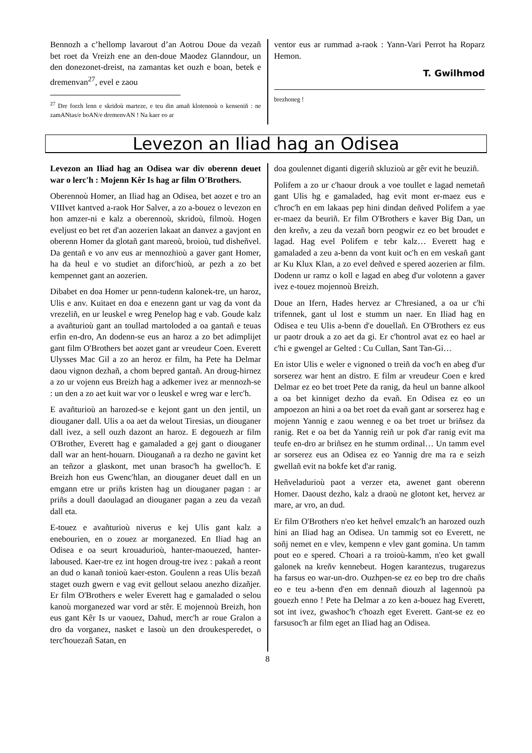Bennozh a c’hellomp lavarout d’an Aotrou Doue da vezañ bet roet da Vreizh ene an den-doue Maodez Glanndour, un den donezonet-dreist, na zamantas ket ouzh e boan, betek e dremenvan<sup>27</sup>, evel e zaou
<sup>27</sup> Dre forzh lenn e skridoù marteze, e teu din amañ klotennoù o kenseniñ : ne zamANtas/e boAN/e dremenvAN ! Na kaer eo ar
ventor eus ar rummad a-raok : Yann-Vari Perrot ha Roparz Hemon.
T. Gwilhmod
brezhoneg !
Levezon an Iliad hag an Odisea
Levezon an Iliad hag an Odisea war div oberenn deuet war o lerc'h : Mojenn Kêr Is hag ar film O'Brothers.
Oberennoù Homer, an Iliad hag an Odisea, bet aozet e tro an VIIIvet kantved a-raok Hor Salver, a zo a-bouez o levezon en hon amzer-ni e kalz a oberennoù, skridoù, filmoù. Hogen eveljust eo bet ret d'an aozerien lakaat an danvez a gavjont en oberenn Homer da glotañ gant mareoù, broioù, tud disheñvel. Da gentañ e vo anv eus ar mennozhioù a gaver gant Homer, ha da heul e vo studiet an diforc'hioù, ar pezh a zo bet kempennet gant an aozerien.
Dibabet en doa Homer ur penn-tudenn kalonek-tre, un haroz, Ulis e anv. Kuitaet en doa e enezenn gant ur vag da vont da vrezeliñ, en ur leuskel e wreg Penelop hag e vab. Goude kalz a avañturioù gant an toullad martoloded a oa gantañ e teuas erfin en-dro, An dodenn-se eus an haroz a zo bet adimplijet gant film O'Brothers bet aozet gant ar vreudeur Coen. Everett Ulysses Mac Gil a zo an heroz er film, ha Pete ha Delmar daou vignon dezhañ, a chom bepred gantañ. An droug-hirnez a zo ur vojenn eus Breizh hag a adkemer ivez ar mennozh-se : un den a zo aet kuit war vor o leuskel e wreg war e lerc'h.
E avañturioù an harozed-se e kejont gant un den jentil, un diouganer dall. Ulis a oa aet da welout Tiresias, un diouganer dall ivez, a sell ouzh dazont an haroz. E degouezh ar film O'Brother, Everett hag e gamaladed a gej gant o diouganer dall war an hent-houarn. Diouganañ a ra dezho ne gavint ket an teñzor a glaskont, met unan brasoc'h ha gwelloc'h. E Breizh hon eus Gwenc'hlan, an diouganer deuet dall en un emgann etre ur priñs kristen hag un diouganer pagan : ar priñs a doull daoulagad an diouganer pagan a zeu da vezañ dall eta.
E-touez e avañturioù niverus e kej Ulis gant kalz a enebourien, en o zouez ar morganezed. En Iliad hag an Odisea e oa seurt krouadurioù, hanter-maouezed, hanter-laboused. Kaer-tre ez int hogen droug-tre ivez : pakañ a reont an dud o kanañ tonioù kaer-eston. Goulenn a reas Ulis bezañ staget ouzh gwern e vag evit gellout selaou anezho dizañjer. Er film O'Brothers e weler Everett hag e gamaladed o selou kanoù morganezed war vord ar stêr. E mojennoù Breizh, hon eus gant Kêr Is ur vaouez, Dahud, merc'h ar roue Gralon a dro da vorganez, nasket e lasoù un den droukesperedet, o terc'houezañ Satan, en
doa goulennet diganti digeriñ skluzioù ar gêr evit he beuziñ.
Polifem a zo ur c'haour drouk a voe toullet e lagad nemetañ gant Ulis hg e gamaladed, hag evit mont er-maez eus e c'hroc'h en em lakaas pep hini dindan deñved Polifem a yae er-maez da beuriñ. Er film O'Brothers e kaver Big Dan, un den kreñv, a zeu da vezañ born peogwir ez eo bet broudet e lagad. Hag evel Polifem e tebr kalz… Everett hag e gamaladed a zeu a-benn da vont kuit oc'h en em veskañ gant ar Ku Klux Klan, a zo evel deñved e spered aozerien ar film. Dodenn ur ramz o koll e lagad en abeg d'ur volotenn a gaver ivez e-touez mojennoù Breizh.
Doue an Ifern, Hades hervez ar C'hresianed, a oa ur c'hi trifennek, gant ul lost e stumm un naer. En Iliad hag en Odisea e teu Ulis a-benn d'e douellañ. En O'Brothers ez eus ur paotr drouk a zo aet da gi. Er c'hontrol avat ez eo hael ar c'hi e gwengel ar Gelted : Cu Cullan, Sant Tan-Gi…
En istor Ulis e weler e vignoned o treiñ da voc'h en abeg d'ur sorserez war hent an distro. E film ar vreudeur Coen e kred Delmar ez eo bet troet Pete da ranig, da heul un banne alkool a oa bet kinniget dezho da evañ. En Odisea ez eo un ampoezon an hini a oa bet roet da evañ gant ar sorserez hag e mojenn Yannig e zaou wenneg e oa bet troet ur briñsez da ranig. Ret e oa bet da Yannig reiñ ur pok d'ar ranig evit ma teufe en-dro ar briñsez en he stumm ordinal… Un tamm evel ar sorserez eus an Odisea ez eo Yannig dre ma ra e seizh gwellañ evit na bokfe ket d'ar ranig.
Heñveladurioù paot a verzer eta, awenet gant oberenn Homer. Daoust dezho, kalz a draoù ne glotont ket, hervez ar mare, ar vro, an dud.
Er film O'Brothers n'eo ket heñvel emzalc'h an harozed ouzh hini an Iliad hag an Odisea. Un tammig sot eo Everett, ne soñj nemet en e vlev, kempenn e vlev gant gomina. Un tamm pout eo e spered. C'hoari a ra troioù-kamm, n'eo ket gwall galonek na kreñv kennebeut. Hogen karantezus, trugarezus ha farsus eo war-un-dro. Ouzhpen-se ez eo bep tro dre chañs eo e teu a-benn d'en em dennañ diouzh al lagennoù pa gouezh enno ! Pete ha Delmar a zo ken a-bouez hag Everett, sot int ivez, gwashoc'h c'hoazh eget Everett. Gant-se ez eo farsusoc'h ar film eget an Iliad hag an Odisea.
8